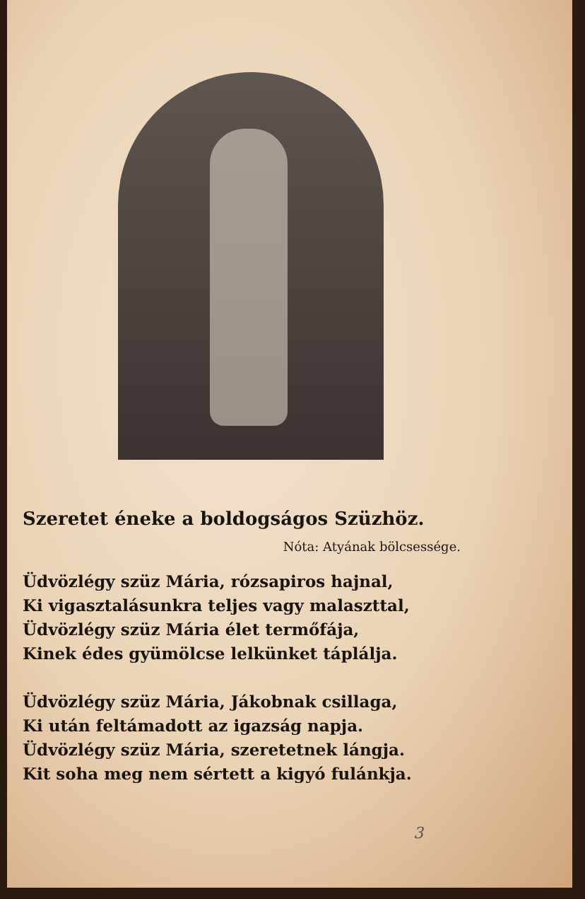Szeretet éneke a boldogságos Szüzhöz.
Nóta: Atyának bölcsessége.
Üdvözlégy szüz Mária, rózsapiros hajnal,
Ki vigasztalásunkra teljes vagy malaszttal,
Üdvözlégy szüz Mária élet termőfája,
Kinek édes gyümölcse lelkünket táplálja.
Üdvözlégy szüz Mária, Jákobnak csillaga,
Ki után feltámadott az igazság napja.
Üdvözlégy szüz Mária, szeretetnek lángja.
Kit soha meg nem sértett a kigyó fulánkja.
3